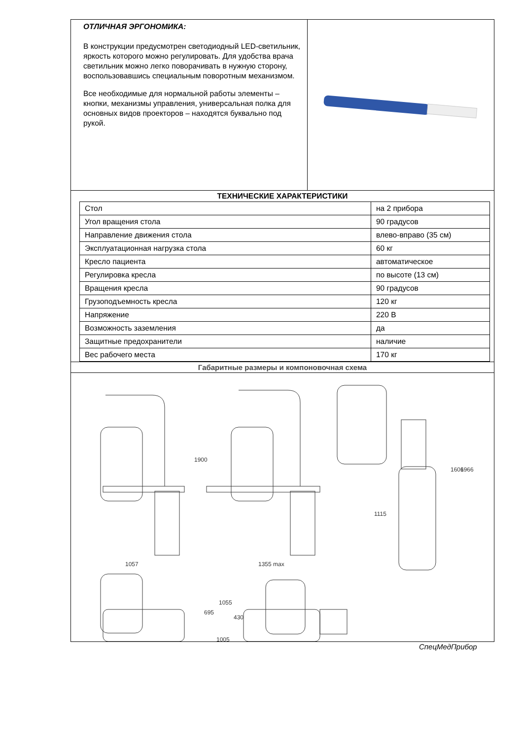ОТЛИЧНАЯ ЭРГОНОМИКА:
В конструкции предусмотрен светодиодный LED-светильник, яркость которого можно регулировать. Для удобства врача светильник можно легко поворачивать в нужную сторону, воспользовавшись специальным поворотным механизмом.
Все необходимые для нормальной работы элементы – кнопки, механизмы управления, универсальная полка для основных видов проекторов – находятся буквально под рукой.
ТЕХНИЧЕСКИЕ ХАРАКТЕРИСТИКИ
| Стол | на 2 прибора |
| Угол вращения стола | 90 градусов |
| Направление движения стола | влево-вправо (35 см) |
| Эксплуатационная нагрузка стола | 60 кг |
| Кресло пациента | автоматическое |
| Регулировка кресла | по высоте (13 см) |
| Вращения кресла | 90 градусов |
| Грузоподъемность кресла | 120 кг |
| Напряжение | 220 В |
| Возможность заземления | да |
| Защитные предохранители | наличие |
| Вес рабочего места | 170 кг |
Габаритные размеры и компоновочная схема
1057
1355 max
1115
1005
1900
1606
1966
695
1055
430
СпецМедПрибор